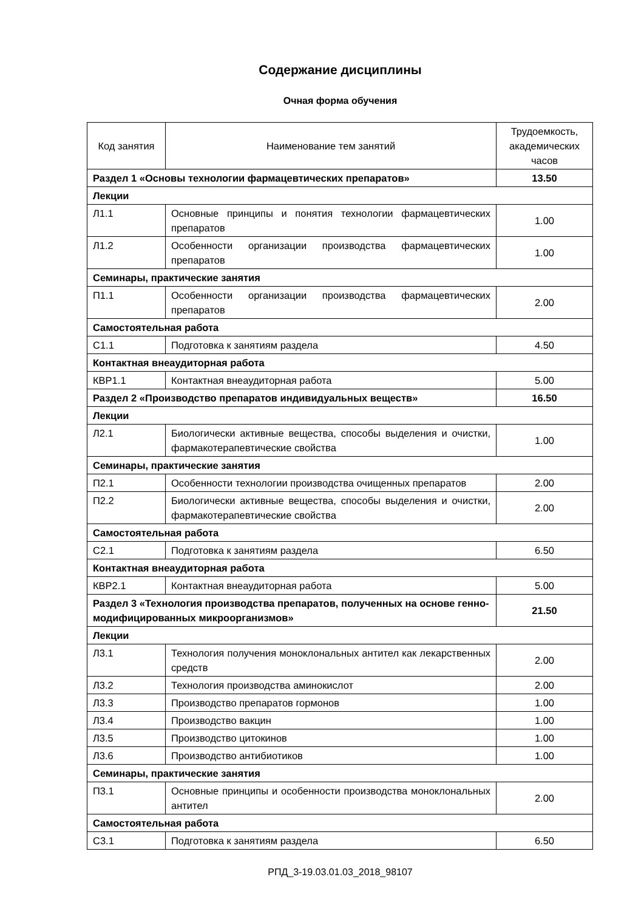Содержание дисциплины
Очная форма обучения
| Код занятия | Наименование тем занятий | Трудоемкость, академических часов |
| --- | --- | --- |
| Раздел 1 «Основы технологии фармацевтических препаратов» | | 13.50 |
| Лекции | | |
| Л1.1 | Основные принципы и понятия технологии фармацевтических препаратов | 1.00 |
| Л1.2 | Особенности организации производства фармацевтических препаратов | 1.00 |
| Семинары, практические занятия | | |
| П1.1 | Особенности организации производства фармацевтических препаратов | 2.00 |
| Самостоятельная работа | | |
| С1.1 | Подготовка к занятиям раздела | 4.50 |
| Контактная внеаудиторная работа | | |
| КВР1.1 | Контактная внеаудиторная работа | 5.00 |
| Раздел 2 «Производство препаратов индивидуальных веществ» | | 16.50 |
| Лекции | | |
| Л2.1 | Биологически активные вещества, способы выделения и очистки, фармакотерапевтические свойства | 1.00 |
| Семинары, практические занятия | | |
| П2.1 | Особенности технологии производства очищенных препаратов | 2.00 |
| П2.2 | Биологически активные вещества, способы выделения и очистки, фармакотерапевтические свойства | 2.00 |
| Самостоятельная работа | | |
| С2.1 | Подготовка к занятиям раздела | 6.50 |
| Контактная внеаудиторная работа | | |
| КВР2.1 | Контактная внеаудиторная работа | 5.00 |
| Раздел 3 «Технология производства препаратов, полученных на основе генно-модифицированных микроорганизмов» | | 21.50 |
| Лекции | | |
| Л3.1 | Технология получения моноклональных антител как лекарственных средств | 2.00 |
| Л3.2 | Технология производства аминокислот | 2.00 |
| Л3.3 | Производство препаратов гормонов | 1.00 |
| Л3.4 | Производство вакцин | 1.00 |
| Л3.5 | Производство цитокинов | 1.00 |
| Л3.6 | Производство антибиотиков | 1.00 |
| Семинары, практические занятия | | |
| П3.1 | Основные принципы и особенности производства моноклональных антител | 2.00 |
| Самостоятельная работа | | |
| С3.1 | Подготовка к занятиям раздела | 6.50 |
РПД_3-19.03.01.03_2018_98107